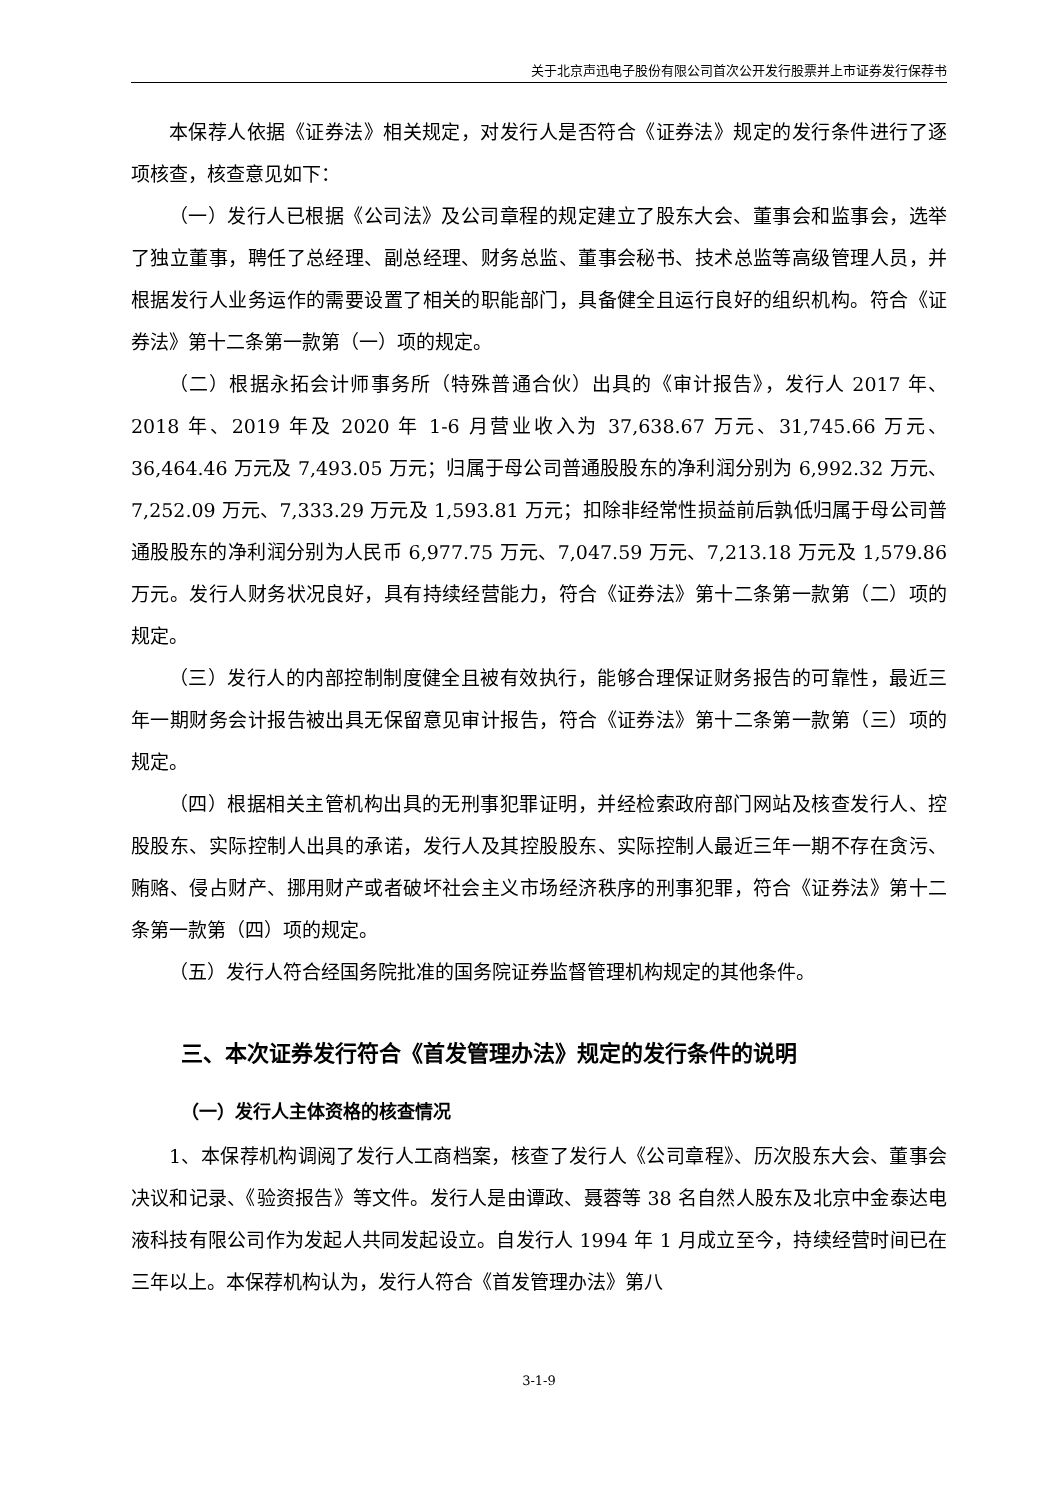关于北京声迅电子股份有限公司首次公开发行股票并上市证券发行保荐书
本保荐人依据《证券法》相关规定，对发行人是否符合《证券法》规定的发行条件进行了逐项核查，核查意见如下：
（一）发行人已根据《公司法》及公司章程的规定建立了股东大会、董事会和监事会，选举了独立董事，聘任了总经理、副总经理、财务总监、董事会秘书、技术总监等高级管理人员，并根据发行人业务运作的需要设置了相关的职能部门，具备健全且运行良好的组织机构。符合《证券法》第十二条第一款第（一）项的规定。
（二）根据永拓会计师事务所（特殊普通合伙）出具的《审计报告》，发行人 2017 年、2018 年、2019 年及 2020 年 1-6 月营业收入为 37,638.67 万元、31,745.66 万元、36,464.46 万元及 7,493.05 万元；归属于母公司普通股股东的净利润分别为 6,992.32 万元、7,252.09 万元、7,333.29 万元及 1,593.81 万元；扣除非经常性损益前后孰低归属于母公司普通股股东的净利润分别为人民币 6,977.75 万元、7,047.59 万元、7,213.18 万元及 1,579.86 万元。发行人财务状况良好，具有持续经营能力，符合《证券法》第十二条第一款第（二）项的规定。
（三）发行人的内部控制制度健全且被有效执行，能够合理保证财务报告的可靠性，最近三年一期财务会计报告被出具无保留意见审计报告，符合《证券法》第十二条第一款第（三）项的规定。
（四）根据相关主管机构出具的无刑事犯罪证明，并经检索政府部门网站及核查发行人、控股股东、实际控制人出具的承诺，发行人及其控股股东、实际控制人最近三年一期不存在贪污、贿赂、侵占财产、挪用财产或者破坏社会主义市场经济秩序的刑事犯罪，符合《证券法》第十二条第一款第（四）项的规定。
（五）发行人符合经国务院批准的国务院证券监督管理机构规定的其他条件。
三、本次证券发行符合《首发管理办法》规定的发行条件的说明
（一）发行人主体资格的核查情况
1、本保荐机构调阅了发行人工商档案，核查了发行人《公司章程》、历次股东大会、董事会决议和记录、《验资报告》等文件。发行人是由谭政、聂蓉等 38 名自然人股东及北京中金泰达电液科技有限公司作为发起人共同发起设立。自发行人 1994 年 1 月成立至今，持续经营时间已在三年以上。本保荐机构认为，发行人符合《首发管理办法》第八
3-1-9